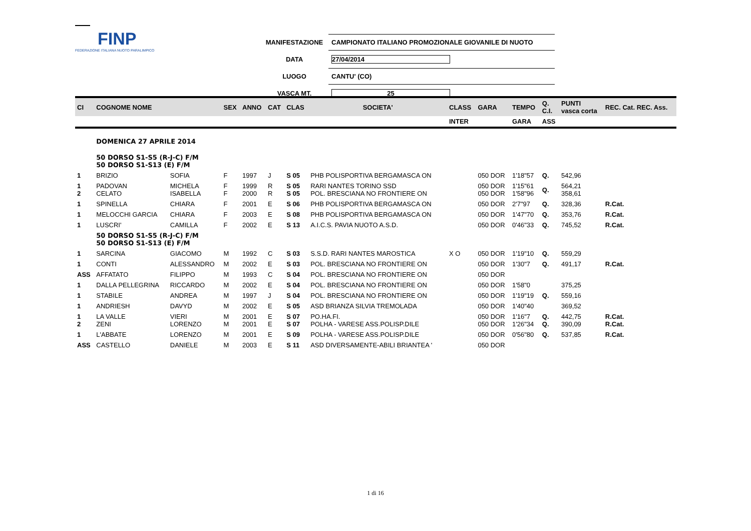FINP
FEDERAZIONE ITALIANA NUOTO PARALIMPICO
| MANIFESTAZIONE | CAMPIONATO ITALIANO PROMOZIONALE GIOVANILE DI NUOTO |
| DATA | 27/04/2014 |
| LUOGO | CANTU' (CO) |
| VASCA MT. | 25 |
| CI | COGNOME NOME | | SEX | ANNO | CAT | CLAS | SOCIETA' | CLASS | GARA | TEMPO | Q. C.I. | PUNTI vasca corta | REC. Cat. REC. Ass. |
| --- | --- | --- | --- | --- | --- | --- | --- | --- | --- | --- | --- | --- | --- |
| | | | | | | | | INTER | | GARA | ASS | | |
| | DOMENICA 27 APRILE 2014 | | | | | | | | | | | | |
| | 50 DORSO S1-S5 (R-J-C) F/M 50 DORSO S1-S13 (E) F/M | | | | | | | | | | | | |
| 1 | BRIZIO | SOFIA | F | 1997 | J | S 05 | PHB POLISPORTIVA BERGAMASCA ON | | 050 DOR | 1'18"57 | Q. | 542,96 | |
| 1 2 | PADOVAN CELATO | MICHELA ISABELLA | F F | 1999 2000 | R R | S 05 S 05 | RARI NANTES TORINO SSD POL. BRESCIANA NO FRONTIERE ON | | 050 DOR 050 DOR | 1'15"61 1'58"96 | Q. | 564,21 358,61 | |
| 1 | SPINELLA | CHIARA | F | 2001 | E | S 06 | PHB POLISPORTIVA BERGAMASCA ON | | 050 DOR | 2'7"97 | Q. | 328,36 | R.Cat. |
| 1 | MELOCCHI GARCIA | CHIARA | F | 2003 | E | S 08 | PHB POLISPORTIVA BERGAMASCA ON | | 050 DOR | 1'47"70 | Q. | 353,76 | R.Cat. |
| 1 | LUSCRI' | CAMILLA | F | 2002 | E | S 13 | A.I.C.S. PAVIA NUOTO A.S.D. | | 050 DOR | 0'46"33 | Q. | 745,52 | R.Cat. |
| | 50 DORSO S1-S5 (R-J-C) F/M 50 DORSO S1-S13 (E) F/M | | | | | | | | | | | | |
| 1 | SARCINA | GIACOMO | M | 1992 | C | S 03 | S.S.D. RARI NANTES MAROSTICA | X O | 050 DOR | 1'19"10 | Q. | 559,29 | |
| 1 | CONTI | ALESSANDRO | M | 2002 | E | S 03 | POL. BRESCIANA NO FRONTIERE ON | | 050 DOR | 1'30"7 | Q. | 491,17 | R.Cat. |
| ASS | AFFATATO | FILIPPO | M | 1993 | C | S 04 | POL. BRESCIANA NO FRONTIERE ON | | 050 DOR | | | | |
| 1 | DALLA PELLEGRINA | RICCARDO | M | 2002 | E | S 04 | POL. BRESCIANA NO FRONTIERE ON | | 050 DOR | 1'58"0 | | 375,25 | |
| 1 | STABILE | ANDREA | M | 1997 | J | S 04 | POL. BRESCIANA NO FRONTIERE ON | | 050 DOR | 1'19"19 | Q. | 559,16 | |
| 1 | ANDRIESH | DAVYD | M | 2002 | E | S 05 | ASD BRIANZA SILVIA TREMOLADA | | 050 DOR | 1'40"40 | | 369,52 | |
| 1 2 | LA VALLE ZENI | VIERI LORENZO | M M | 2001 2001 | E E | S 07 S 07 | PO.HA.FI. POLHA - VARESE ASS.POLISP.DILE | | 050 DOR 050 DOR | 1'16"7 1'26"34 | Q. Q. | 442,75 390,09 | R.Cat. R.Cat. |
| 1 | L'ABBATE | LORENZO | M | 2001 | E | S 09 | POLHA - VARESE ASS.POLISP.DILE | | 050 DOR | 0'56"80 | Q. | 537,85 | R.Cat. |
| ASS | CASTELLO | DANIELE | M | 2003 | E | S 11 | ASD DIVERSAMENTE-ABILI BRIANTEA ' | | 050 DOR | | | | |
1 di 16